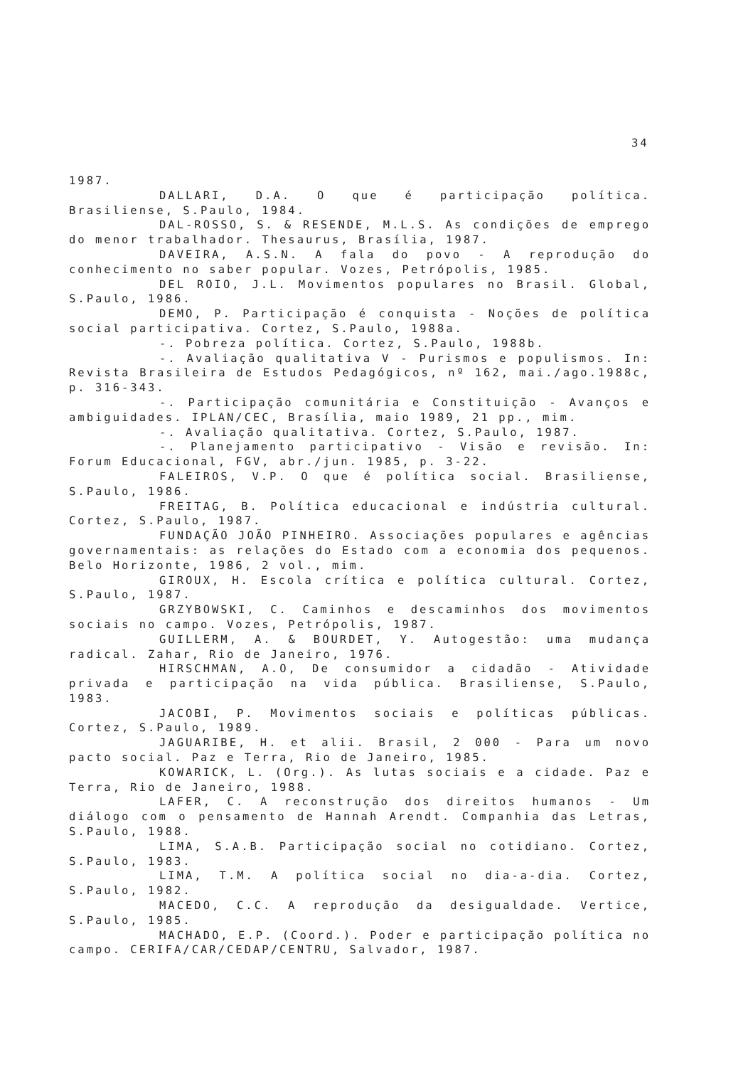34
1987.
DALLARI, D.A. O que é participação política. Brasiliense, S.Paulo, 1984.
DAL-ROSSO, S. & RESENDE, M.L.S. As condições de emprego do menor trabalhador. Thesaurus, Brasília, 1987.
DAVEIRA, A.S.N. A fala do povo - A reprodução do conhecimento no saber popular. Vozes, Petrópolis, 1985.
DEL ROIO, J.L. Movimentos populares no Brasil. Global, S.Paulo, 1986.
DEMO, P. Participação é conquista - Noções de política social participativa. Cortez, S.Paulo, 1988a.
-. Pobreza política. Cortez, S.Paulo, 1988b.
-. Avaliação qualitativa V - Purismos e populismos. In: Revista Brasileira de Estudos Pedagógicos, nº 162, mai./ago.1988c, p. 316-343.
-. Participação comunitária e Constituição - Avanços e ambiguidades. IPLAN/CEC, Brasília, maio 1989, 21 pp., mim.
-. Avaliação qualitativa. Cortez, S.Paulo, 1987.
-. Planejamento participativo - Visão e revisão. In: Forum Educacional, FGV, abr./jun. 1985, p. 3-22.
FALEIROS, V.P. O que é política social. Brasiliense, S.Paulo, 1986.
FREITAG, B. Política educacional e indústria cultural. Cortez, S.Paulo, 1987.
FUNDAÇÃO JOÃO PINHEIRO. Associações populares e agências governamentais: as relações do Estado com a economia dos pequenos. Belo Horizonte, 1986, 2 vol., mim.
GIROUX, H. Escola crítica e política cultural. Cortez, S.Paulo, 1987.
GRZYBOWSKI, C. Caminhos e descaminhos dos movimentos sociais no campo. Vozes, Petrópolis, 1987.
GUILLERM, A. & BOURDET, Y. Autogestão: uma mudança radical. Zahar, Rio de Janeiro, 1976.
HIRSCHMAN, A.O, De consumidor a cidadão - Atividade privada e participação na vida pública. Brasiliense, S.Paulo, 1983.
JACOBI, P. Movimentos sociais e políticas públicas. Cortez, S.Paulo, 1989.
JAGUARIBE, H. et alii. Brasil, 2 000 - Para um novo pacto social. Paz e Terra, Rio de Janeiro, 1985.
KOWARICK, L. (Org.). As lutas sociais e a cidade. Paz e Terra, Rio de Janeiro, 1988.
LAFER, C. A reconstrução dos direitos humanos - Um diálogo com o pensamento de Hannah Arendt. Companhia das Letras, S.Paulo, 1988.
LIMA, S.A.B. Participação social no cotidiano. Cortez, S.Paulo, 1983.
LIMA, T.M. A política social no dia-a-dia. Cortez, S.Paulo, 1982.
MACEDO, C.C. A reprodução da desigualdade. Vertice, S.Paulo, 1985.
MACHADO, E.P. (Coord.). Poder e participação política no campo. CERIFA/CAR/CEDAP/CENTRU, Salvador, 1987.